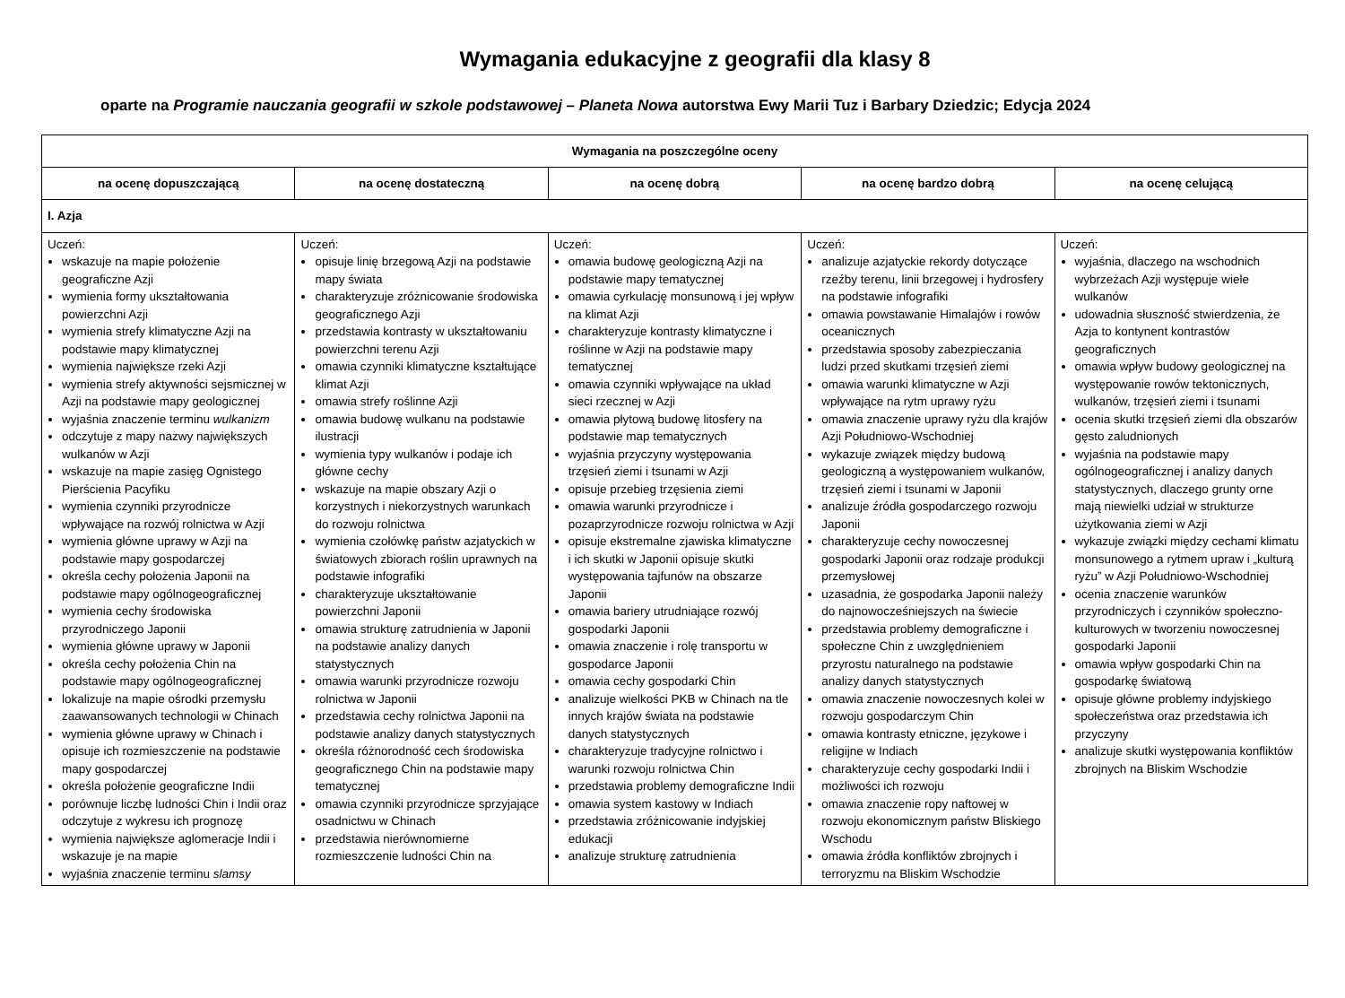Wymagania edukacyjne z geografii dla klasy 8
oparte na Programie nauczania geografii w szkole podstawowej – Planeta Nowa autorstwa Ewy Marii Tuz i Barbary Dziedzic; Edycja 2024
| Wymagania na poszczególne oceny | | | | |
| --- | --- | --- | --- | --- |
| na ocenę dopuszczającą | na ocenę dostateczną | na ocenę dobrą | na ocenę bardzo dobrą | na ocenę celującą |
| I. Azja | | | | |
| Uczeń: wskazuje na mapie położenie geograficzne Azji wymienia formy ukształtowania powierzchni Azji wymienia strefy klimatyczne Azji na podstawie mapy klimatycznej wymienia największe rzeki Azji wymienia strefy aktywności sejsmicznej w Azji na podstawie mapy geologicznej wyjaśnia znaczenie terminu wulkanizm odczytuje z mapy nazwy największych wulkanów w Azji wskazuje na mapie zasięg Ognistego Pierścienia Pacyfiku wymienia czynniki przyrodnicze wpływające na rozwój rolnictwa w Azji wymienia główne uprawy w Azji na podstawie mapy gospodarczej określa cechy położenia Japonii na podstawie mapy ogólnogeograficznej wymienia cechy środowiska przyrodniczego Japonii wymienia główne uprawy w Japonii określa cechy położenia Chin na podstawie mapy ogólnogeograficznej lokalizuje na mapie ośrodki przemysłu zaawansowanych technologii w Chinach wymienia główne uprawy w Chinach i opisuje ich rozmieszczenie na podstawie mapy gospodarczej określa położenie geograficzne Indii porównuje liczbę ludności Chin i Indii oraz odczytuje z wykresu ich prognozę wymienia największe aglomeracje Indii i wskazuje je na mapie wyjaśnia znaczenie terminu slamsy | Uczeń: opisuje linię brzegową Azji na podstawie mapy świata charakteryzuje zróżnicowanie środowiska geograficznego Azji przedstawia kontrasty w ukształtowaniu powierzchni terenu Azji omawia czynniki klimatyczne kształtujące klimat Azji omawia strefy roślinne Azji omawia budowę wulkanu na podstawie ilustracji wymienia typy wulkanów i podaje ich główne cechy wskazuje na mapie obszary Azji o korzystnych i niekorzystnych warunkach do rozwoju rolnictwa wymienia czołówkę państw azjatyckich w światowych zbiorach roślin uprawnych na podstawie infografiki charakteryzuje ukształtowanie powierzchni Japonii omawia strukturę zatrudnienia w Japonii na podstawie analizy danych statystycznych omawia warunki przyrodnicze rozwoju rolnictwa w Japonii przedstawia cechy rolnictwa Japonii na podstawie analizy danych statystycznych określa różnorodność cech środowiska geograficznego Chin na podstawie mapy tematycznej omawia czynniki przyrodnicze sprzyjające osadnictwu w Chinach przedstawia nierównomierne rozmieszczenie ludności Chin na | Uczeń: omawia budowę geologiczną Azji na podstawie mapy tematycznej omawia cyrkulację monsunową i jej wpływ na klimat Azji charakteryzuje kontrasty klimatyczne i roślinne w Azji na podstawie mapy tematycznej omawia czynniki wpływające na układ sieci rzecznej w Azji omawia płytową budowę litosfery na podstawie map tematycznych wyjaśnia przyczyny występowania trzęsień ziemi i tsunami w Azji opisuje przebieg trzęsienia ziemi omawia warunki przyrodnicze i pozaprzyrodnicze rozwoju rolnictwa w Azji opisuje ekstremalne zjawiska klimatyczne i ich skutki w Japonii opisuje skutki występowania tajfunów na obszarze Japonii omawia bariery utrudniające rozwój gospodarki Japonii omawia znaczenie i rolę transportu w gospodarce Japonii omawia cechy gospodarki Chin analizuje wielkości PKB w Chinach na tle innych krajów świata na podstawie danych statystycznych charakteryzuje tradycyjne rolnictwo i warunki rozwoju rolnictwa Chin przedstawia problemy demograficzne Indii omawia system kastowy w Indiach przedstawia zróżnicowanie indyjskiej edukacji analizuje strukturę zatrudnienia | Uczeń: analizuje azjatyckie rekordy dotyczące rzeźby terenu, linii brzegowej i hydrosfery na podstawie infografiki omawia powstawanie Himalajów i rowów oceanicznych przedstawia sposoby zabezpieczania ludzi przed skutkami trzęsień ziemi omawia warunki klimatyczne w Azji wpływające na rytm uprawy ryżu omawia znaczenie uprawy ryżu dla krajów Azji Południowo-Wschodniej wykazuje związek między budową geologiczną a występowaniem wulkanów, trzęsień ziemi i tsunami w Japonii analizuje źródła gospodarczego rozwoju Japonii charakteryzuje cechy nowoczesnej gospodarki Japonii oraz rodzaje produkcji przemysłowej uzasadnia, że gospodarka Japonii należy do najnowocześniejszych na świecie przedstawia problemy demograficzne i społeczne Chin z uwzględnieniem przyrostu naturalnego na podstawie analizy danych statystycznych omawia znaczenie nowoczesnych kolei w rozwoju gospodarczym Chin omawia kontrasty etniczne, językowe i religijne w Indiach charakteryzuje cechy gospodarki Indii i możliwości ich rozwoju omawia znaczenie ropy naftowej w rozwoju ekonomicznym państw Bliskiego Wschodu omawia źródła konfliktów zbrojnych i terroryzmu na Bliskim Wschodzie | Uczeń: wyjaśnia, dlaczego na wschodnich wybrzeżach Azji występuje wiele wulkanów udowadnia słuszność stwierdzenia, że Azja to kontynent kontrastów geograficznych omawia wpływ budowy geologicznej na występowanie rowów tektonicznych, wulkanów, trzęsień ziemi i tsunami ocenia skutki trzęsień ziemi dla obszarów gęsto zaludnionych wyjaśnia na podstawie mapy ogólnogeograficznej i analizy danych statystycznych, dlaczego grunty orne mają niewielki udział w strukturze użytkowania ziemi w Azji wykazuje związki między cechami klimatu monsunowego a rytmem upraw i „kulturą ryżu” w Azji Południowo-Wschodniej ocenia znaczenie warunków przyrodniczych i czynników społeczno-kulturowych w tworzeniu nowoczesnej gospodarki Japonii omawia wpływ gospodarki Chin na gospodarkę światową opisuje główne problemy indyjskiego społeczeństwa oraz przedstawia ich przyczyny analizuje skutki występowania konfliktów zbrojnych na Bliskim Wschodzie |